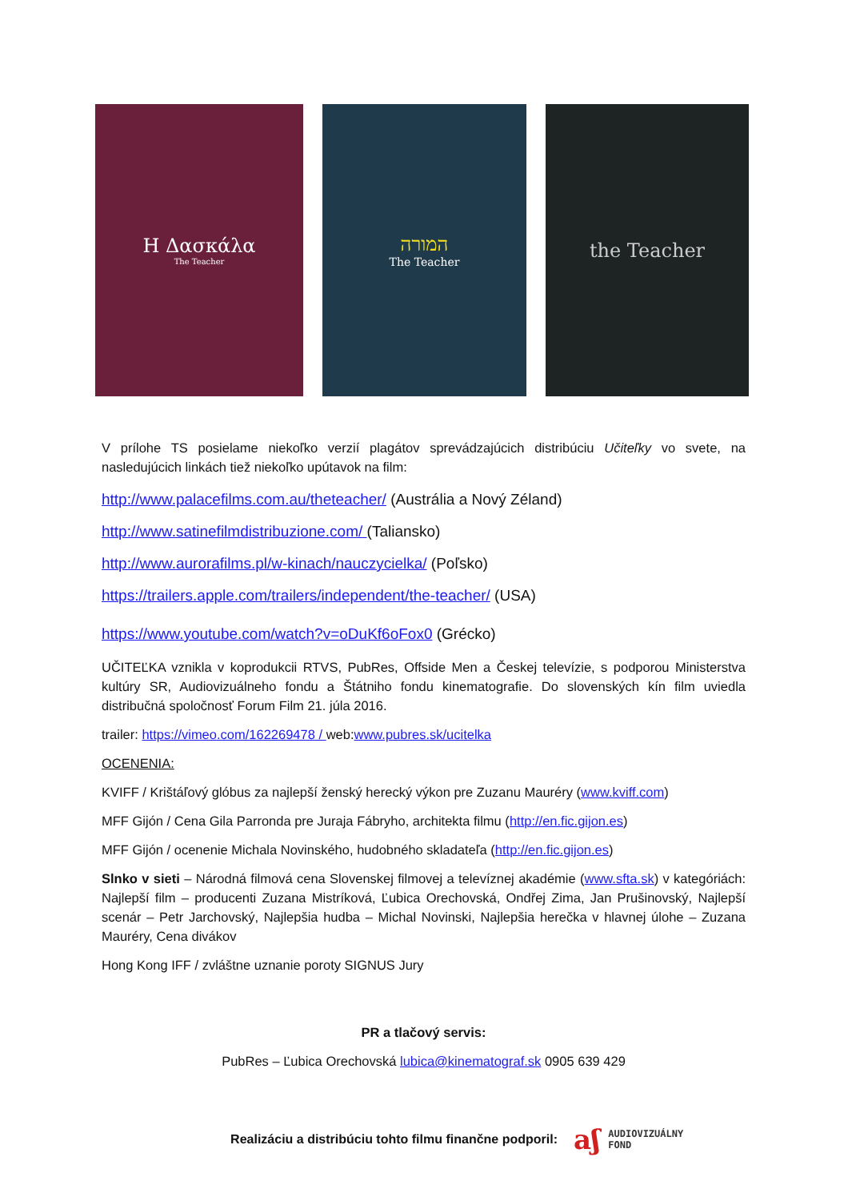Η Δασκάλα
The Teacher
המורה
The Teacher
the Teacher
V prílohe TS posielame niekoľko verzií plagátov sprevádzajúcich distribúciu Učiteľky vo svete, na nasledujúcich linkách tiež niekoľko upútavok na film:
http://www.palacefilms.com.au/theteacher/ (Austrália a Nový Zéland)
http://www.satinefilmdistribuzione.com/ (Taliansko)
http://www.aurorafilms.pl/w-kinach/nauczycielka/ (Poľsko)
https://trailers.apple.com/trailers/independent/the-teacher/ (USA)
https://www.youtube.com/watch?v=oDuKf6oFox0 (Grécko)
UČITEĽKA vznikla v koprodukcii RTVS, PubRes, Offside Men a Českej televízie, s podporou Ministerstva kultúry SR, Audiovizuálneho fondu a Štátniho fondu kinematografie. Do slovenských kín film uviedla distribučná spoločnosť Forum Film 21. júla 2016.
trailer: https://vimeo.com/162269478 / web:www.pubres.sk/ucitelka
OCENENIA:
KVIFF / Krištáľový glóbus za najlepší ženský herecký výkon pre Zuzanu Mauréry (www.kviff.com)
MFF Gijón / Cena Gila Parronda pre Juraja Fábryho, architekta filmu (http://en.fic.gijon.es)
MFF Gijón / ocenenie Michala Novinského, hudobného skladateľa (http://en.fic.gijon.es)
Slnko v sieti – Národná filmová cena Slovenskej filmovej a televíznej akadémie (www.sfta.sk) v kategóriách: Najlepší film – producenti Zuzana Mistríková, Ľubica Orechovská, Ondřej Zima, Jan Prušinovský, Najlepší scenár – Petr Jarchovský, Najlepšia hudba – Michal Novinski, Najlepšia herečka v hlavnej úlohe – Zuzana Mauréry, Cena divákov
Hong Kong IFF / zvláštne uznanie poroty SIGNUS Jury
PR a tlačový servis:
PubRes – Ľubica Orechovská lubica@kinematograf.sk 0905 639 429
Realizáciu a distribúciu tohto filmu finančne podporil:
aʃ AUDIOVIZUÁLNY
FOND